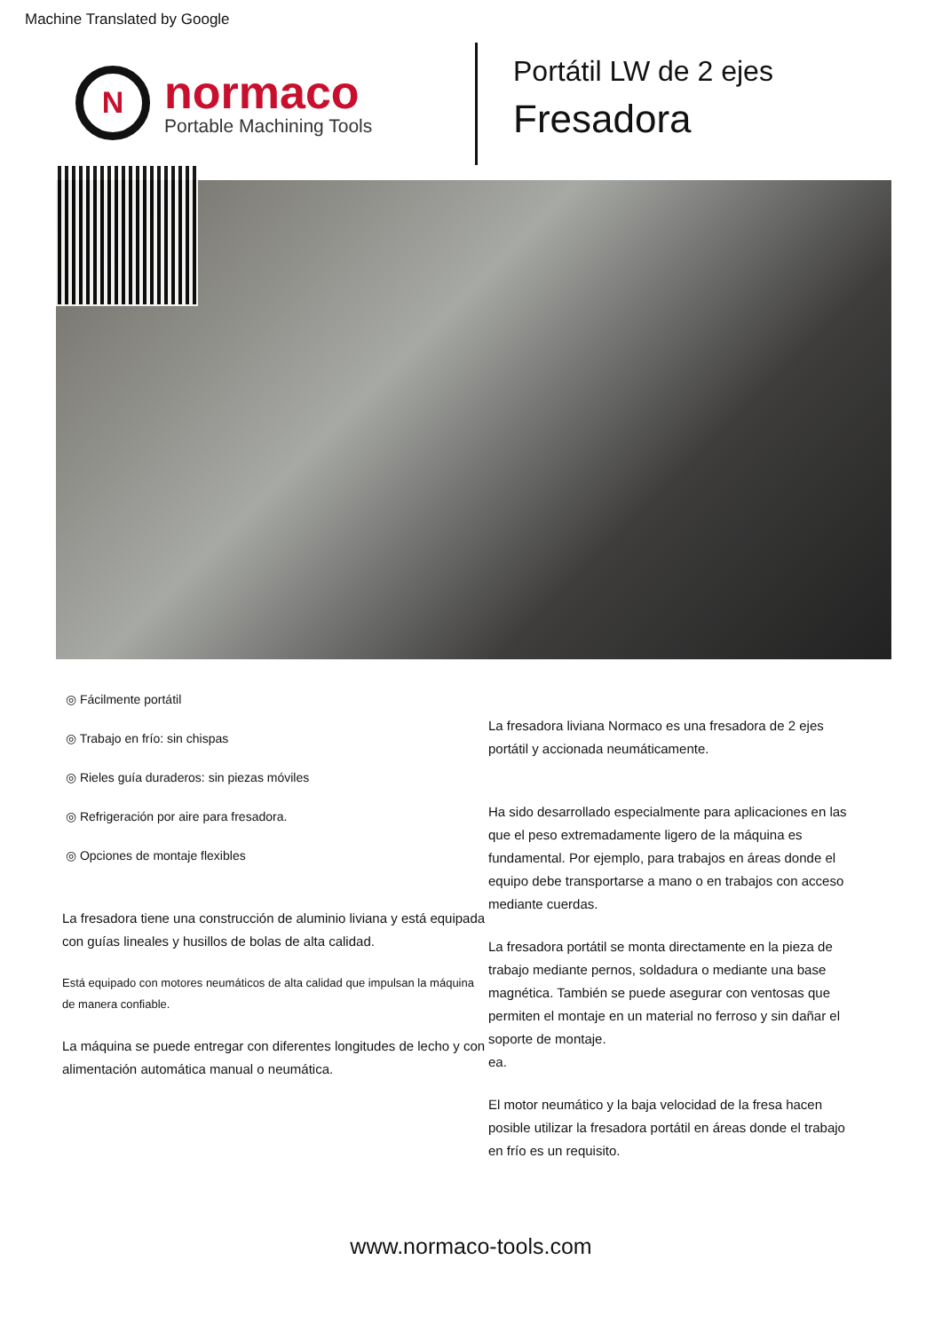Machine Translated by Google
N
normaco
Portable Machining Tools
Portátil LW de 2 ejes
Fresadora
◎ Fácilmente portátil
◎ Trabajo en frío: sin chispas
◎ Rieles guía duraderos: sin piezas móviles
◎ Refrigeración por aire para fresadora.
◎ Opciones de montaje flexibles
La fresadora tiene una construcción de aluminio liviana y está equipada con guías lineales y husillos de bolas de alta calidad.
Está equipado con motores neumáticos de alta calidad que impulsan la máquina de manera confiable.
La máquina se puede entregar con diferentes longitudes de lecho y con alimentación automática manual o neumática.
La fresadora liviana Normaco es una fresadora de 2 ejes portátil y accionada neumáticamente.
Ha sido desarrollado especialmente para aplicaciones en las que el peso extremadamente ligero de la máquina es fundamental. Por ejemplo, para trabajos en áreas donde el equipo debe transportarse a mano o en trabajos con acceso mediante cuerdas.
La fresadora portátil se monta directamente en la pieza de trabajo mediante pernos, soldadura o mediante una base magnética. También se puede asegurar con ventosas que permiten el montaje en un material no ferroso y sin dañar el soporte de montaje.
ea.
El motor neumático y la baja velocidad de la fresa hacen posible utilizar la fresadora portátil en áreas donde el trabajo en frío es un requisito.
www.normaco-tools.com